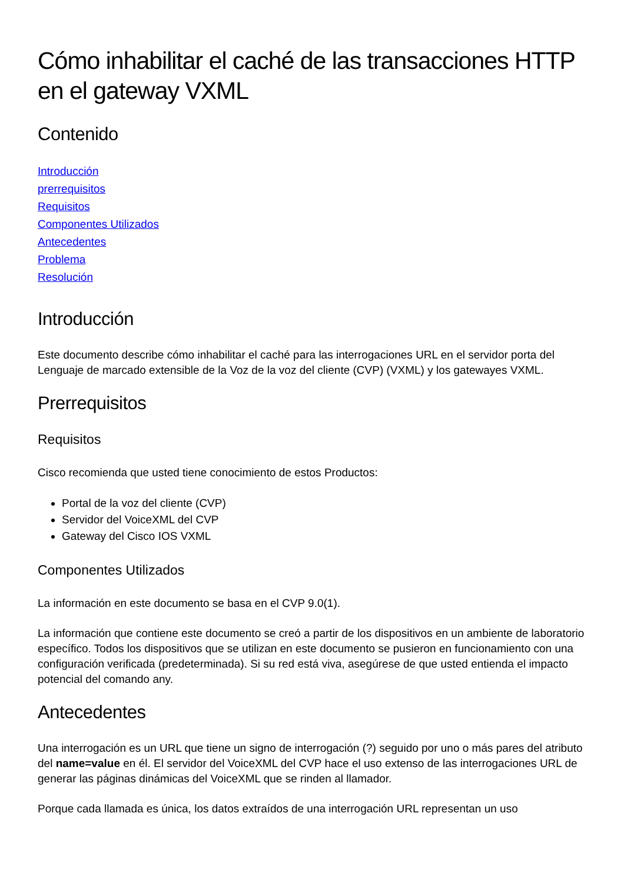Cómo inhabilitar el caché de las transacciones HTTP en el gateway VXML
Contenido
Introducción
prerrequisitos
Requisitos
Componentes Utilizados
Antecedentes
Problema
Resolución
Introducción
Este documento describe cómo inhabilitar el caché para las interrogaciones URL en el servidor porta del Lenguaje de marcado extensible de la Voz de la voz del cliente (CVP) (VXML) y los gatewayes VXML.
Prerrequisitos
Requisitos
Cisco recomienda que usted tiene conocimiento de estos Productos:
Portal de la voz del cliente (CVP)
Servidor del VoiceXML del CVP
Gateway del Cisco IOS VXML
Componentes Utilizados
La información en este documento se basa en el CVP 9.0(1).
La información que contiene este documento se creó a partir de los dispositivos en un ambiente de laboratorio específico. Todos los dispositivos que se utilizan en este documento se pusieron en funcionamiento con una configuración verificada (predeterminada). Si su red está viva, asegúrese de que usted entienda el impacto potencial del comando any.
Antecedentes
Una interrogación es un URL que tiene un signo de interrogación (?) seguido por uno o más pares del atributo del name=value en él. El servidor del VoiceXML del CVP hace el uso extenso de las interrogaciones URL de generar las páginas dinámicas del VoiceXML que se rinden al llamador.
Porque cada llamada es única, los datos extraídos de una interrogación URL representan un uso